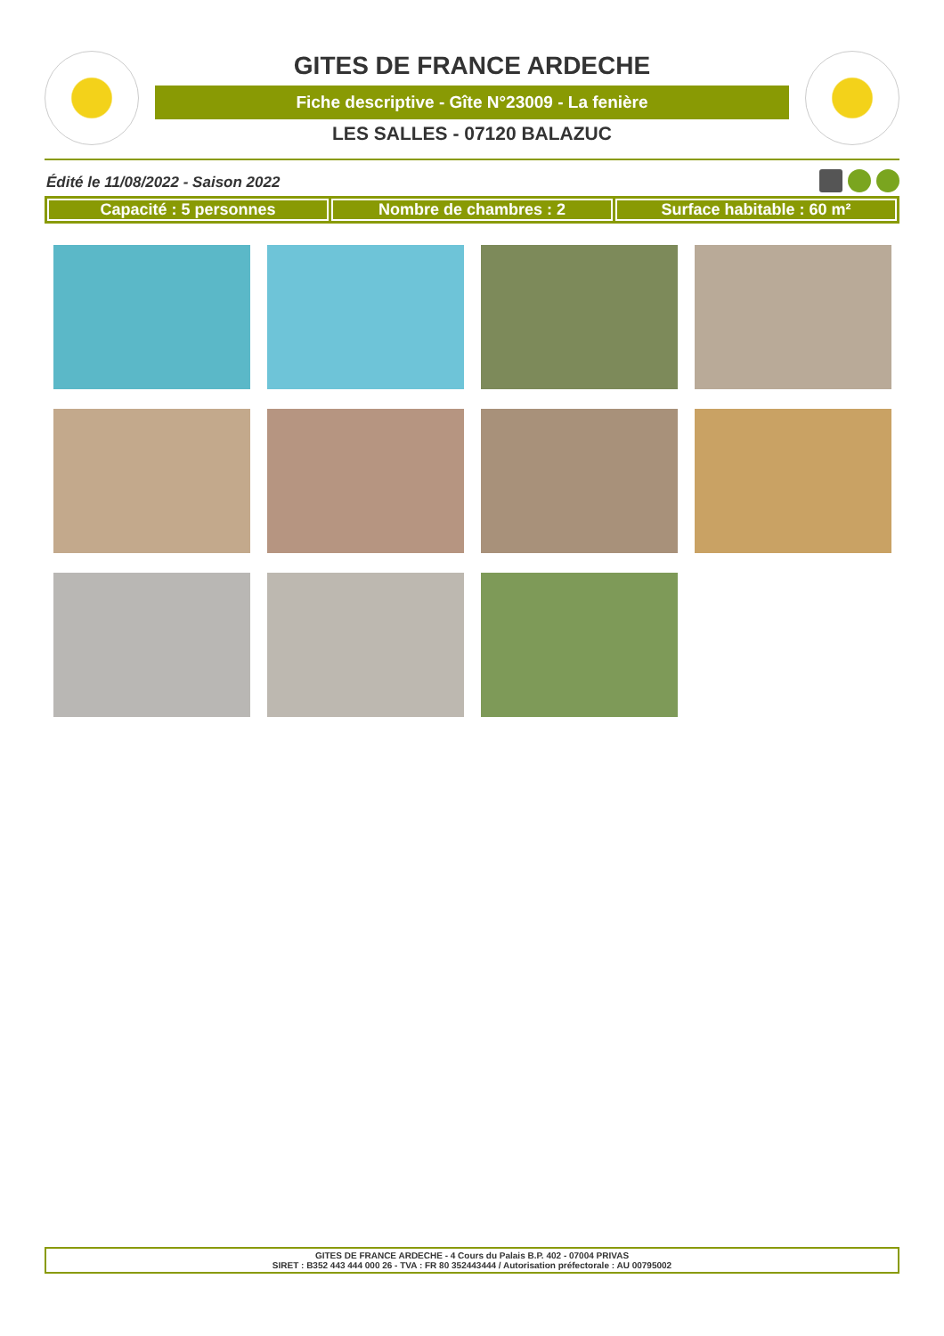GITES DE FRANCE ARDECHE
Fiche descriptive - Gîte N°23009 - La fenière
LES SALLES - 07120 BALAZUC
Édité le 11/08/2022 - Saison 2022
Capacité : 5 personnes Nombre de chambres : 2 Surface habitable : 60 m²
GITES DE FRANCE ARDECHE - 4 Cours du Palais B.P. 402 - 07004 PRIVAS
SIRET : B352 443 444 000 26 - TVA : FR 80 352443444 / Autorisation préfectorale : AU 00795002